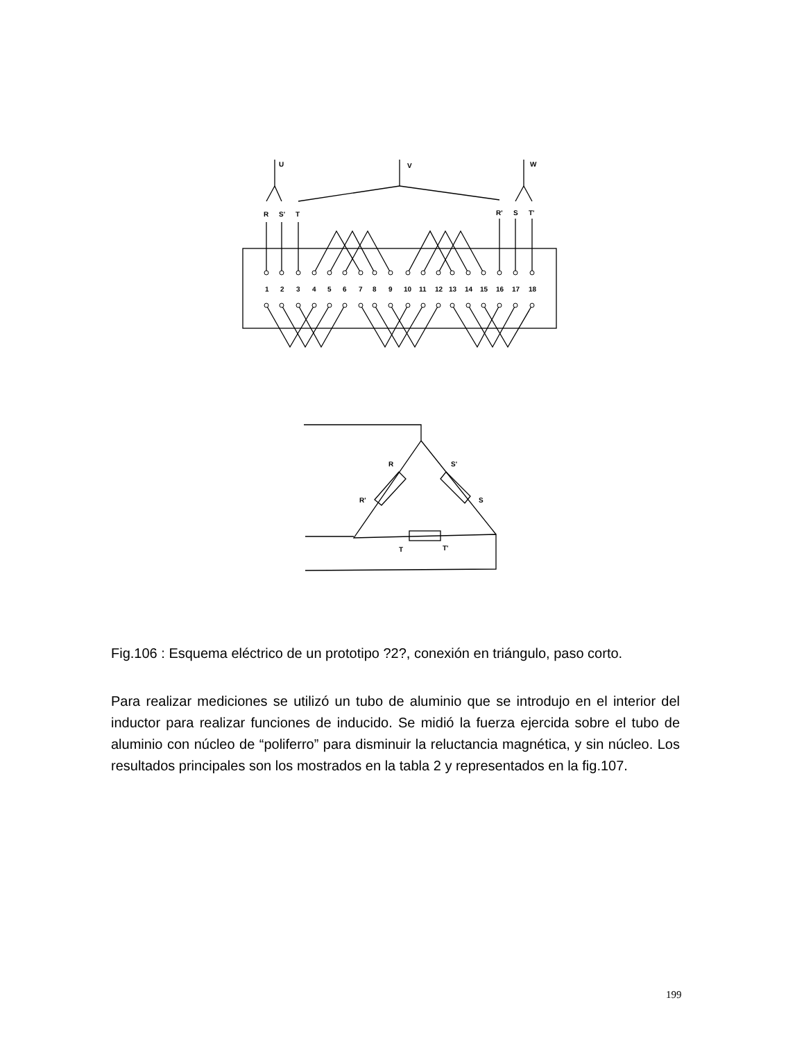U
V
W
R
S'
T
R'
S
T'
1
2
3
4
5
6
7
8
9
10
11
12
13
14
15
16
17
18
R
S'
R'
S
T
T'
Fig.106 : Esquema eléctrico de un prototipo ?2?, conexión en triángulo, paso corto.
Para realizar mediciones se utilizó un tubo de aluminio que se introdujo en el interior del inductor para realizar funciones de inducido. Se midió la fuerza ejercida sobre el tubo de aluminio con núcleo de “poliferro” para disminuir la reluctancia magnética, y sin núcleo. Los resultados principales son los mostrados en la tabla 2 y representados en la fig.107.
199